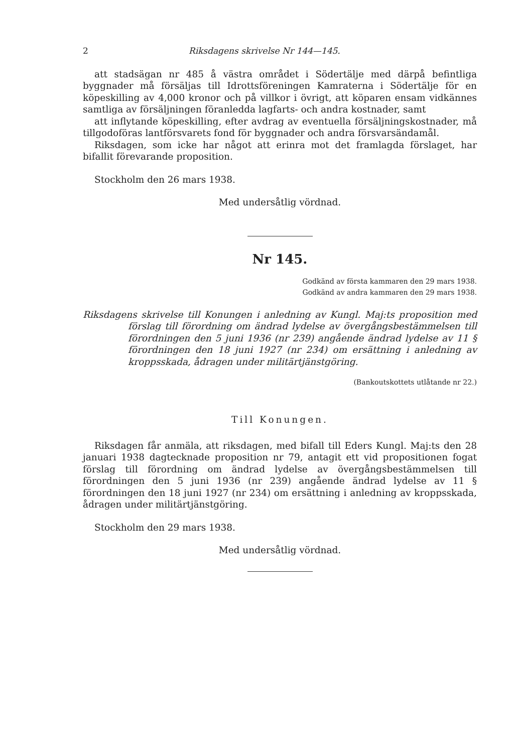2 Riksdagens skrivelse Nr 144—145.
att stadsägan nr 485 å västra området i Södertälje med därpå befintliga byggnader må försäljas till Idrottsföreningen Kamraterna i Södertälje för en köpeskilling av 4,000 kronor och på villkor i övrigt, att köparen ensam vidkännes samtliga av försäljningen föranledda lagfarts- och andra kostnader, samt
att inflytande köpeskilling, efter avdrag av eventuella försäljningskostnader, må tillgodoföras lantförsvarets fond för byggnader och andra försvarsändamål.
Riksdagen, som icke har något att erinra mot det framlagda förslaget, har bifallit förevarande proposition.
Stockholm den 26 mars 1938.
Med undersåtlig vördnad.
Nr 145.
Godkänd av första kammaren den 29 mars 1938.
Godkänd av andra kammaren den 29 mars 1938.
Riksdagens skrivelse till Konungen i anledning av Kungl. Maj:ts proposition med förslag till förordning om ändrad lydelse av övergångsbestämmelsen till förordningen den 5 juni 1936 (nr 239) angående ändrad lydelse av 11 § förordningen den 18 juni 1927 (nr 234) om ersättning i anledning av kroppsskada, ådragen under militärtjänstgöring.
(Bankoutskottets utlåtande nr 22.)
Till Konungen.
Riksdagen får anmäla, att riksdagen, med bifall till Eders Kungl. Maj:ts den 28 januari 1938 dagtecknade proposition nr 79, antagit ett vid propositionen fogat förslag till förordning om ändrad lydelse av övergångsbestämmelsen till förordningen den 5 juni 1936 (nr 239) angående ändrad lydelse av 11 § förordningen den 18 juni 1927 (nr 234) om ersättning i anledning av kroppsskada, ådragen under militärtjänstgöring.
Stockholm den 29 mars 1938.
Med undersåtlig vördnad.